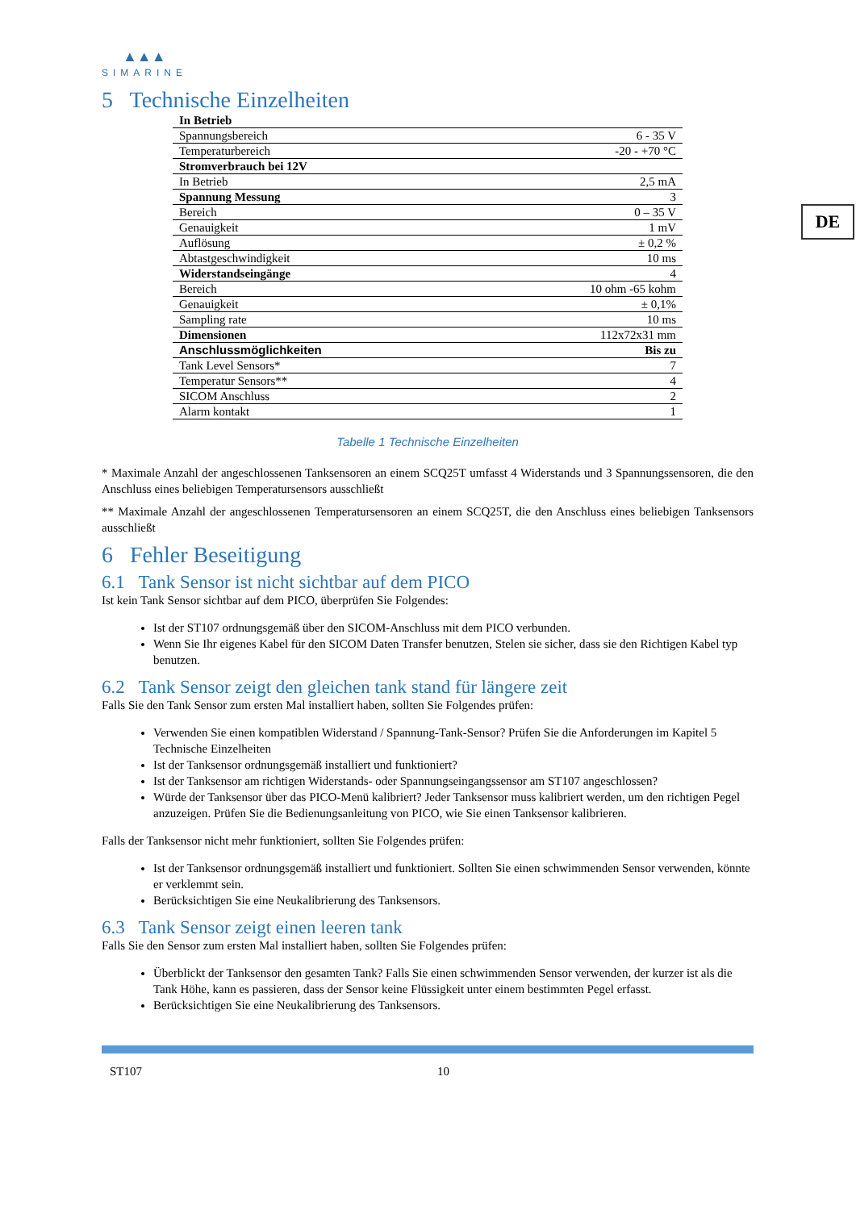DE
▲▲▲
SIMARINE
5 Technische Einzelheiten
| In Betrieb | |
| Spannungsbereich | 6 - 35 V |
| Temperaturbereich | -20 - +70 °C |
| Stromverbrauch bei 12V | |
| In Betrieb | 2,5 mA |
| Spannung Messung | 3 |
| Bereich | 0 – 35 V |
| Genauigkeit | 1 mV |
| Auflösung | ± 0,2 % |
| Abtastgeschwindigkeit | 10 ms |
| Widerstandseingänge | 4 |
| Bereich | 10 ohm -65 kohm |
| Genauigkeit | ± 0,1% |
| Sampling rate | 10 ms |
| Dimensionen | 112x72x31 mm |
| Anschlussmöglichkeiten | Bis zu |
| Tank Level Sensors* | 7 |
| Temperatur Sensors** | 4 |
| SICOM Anschluss | 2 |
| Alarm kontakt | 1 |
Tabelle 1 Technische Einzelheiten
* Maximale Anzahl der angeschlossenen Tanksensoren an einem SCQ25T umfasst 4 Widerstands und 3 Spannungssensoren, die den Anschluss eines beliebigen Temperatursensors ausschließt
** Maximale Anzahl der angeschlossenen Temperatursensoren an einem SCQ25T, die den Anschluss eines beliebigen Tanksensors ausschließt
6 Fehler Beseitigung
6.1 Tank Sensor ist nicht sichtbar auf dem PICO
Ist kein Tank Sensor sichtbar auf dem PICO, überprüfen Sie Folgendes:
Ist der ST107 ordnungsgemäß über den SICOM-Anschluss mit dem PICO verbunden.
Wenn Sie Ihr eigenes Kabel für den SICOM Daten Transfer benutzen, Stelen sie sicher, dass sie den Richtigen Kabel typ benutzen.
6.2 Tank Sensor zeigt den gleichen tank stand für längere zeit
Falls Sie den Tank Sensor zum ersten Mal installiert haben, sollten Sie Folgendes prüfen:
Verwenden Sie einen kompatiblen Widerstand / Spannung-Tank-Sensor? Prüfen Sie die Anforderungen im Kapitel 5 Technische Einzelheiten
Ist der Tanksensor ordnungsgemäß installiert und funktioniert?
Ist der Tanksensor am richtigen Widerstands- oder Spannungseingangssensor am ST107 angeschlossen?
Würde der Tanksensor über das PICO-Menü kalibriert? Jeder Tanksensor muss kalibriert werden, um den richtigen Pegel anzuzeigen. Prüfen Sie die Bedienungsanleitung von PICO, wie Sie einen Tanksensor kalibrieren.
Falls der Tanksensor nicht mehr funktioniert, sollten Sie Folgendes prüfen:
Ist der Tanksensor ordnungsgemäß installiert und funktioniert. Sollten Sie einen schwimmenden Sensor verwenden, könnte er verklemmt sein.
Berücksichtigen Sie eine Neukalibrierung des Tanksensors.
6.3 Tank Sensor zeigt einen leeren tank
Falls Sie den Sensor zum ersten Mal installiert haben, sollten Sie Folgendes prüfen:
Überblickt der Tanksensor den gesamten Tank? Falls Sie einen schwimmenden Sensor verwenden, der kurzer ist als die Tank Höhe, kann es passieren, dass der Sensor keine Flüssigkeit unter einem bestimmten Pegel erfasst.
Berücksichtigen Sie eine Neukalibrierung des Tanksensors.
ST107 10